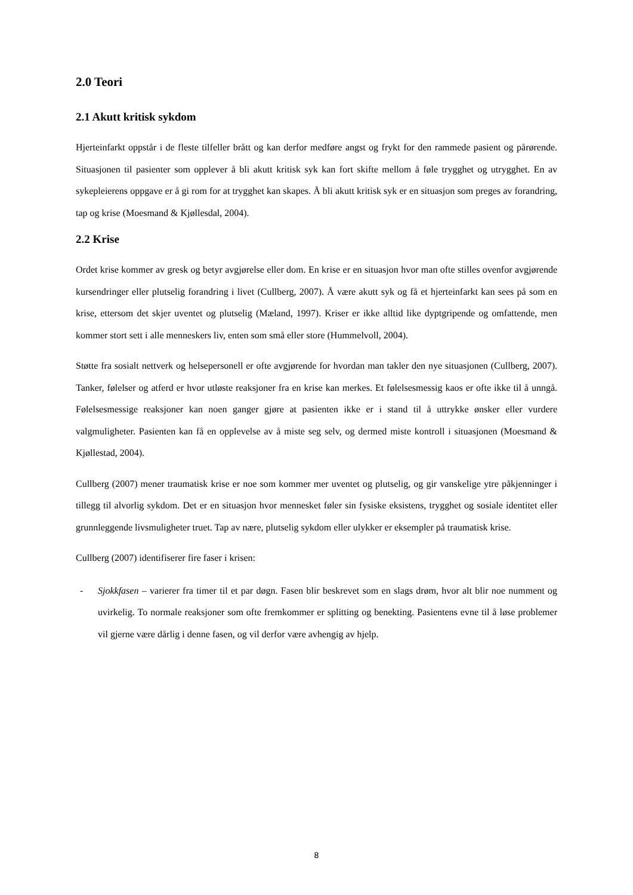2.0 Teori
2.1 Akutt kritisk sykdom
Hjerteinfarkt oppstår i de fleste tilfeller brått og kan derfor medføre angst og frykt for den rammede pasient og pårørende. Situasjonen til pasienter som opplever å bli akutt kritisk syk kan fort skifte mellom å føle trygghet og utrygghet. En av sykepleierens oppgave er å gi rom for at trygghet kan skapes. Å bli akutt kritisk syk er en situasjon som preges av forandring, tap og krise (Moesmand & Kjøllesdal, 2004).
2.2 Krise
Ordet krise kommer av gresk og betyr avgjørelse eller dom. En krise er en situasjon hvor man ofte stilles ovenfor avgjørende kursendringer eller plutselig forandring i livet (Cullberg, 2007). Å være akutt syk og få et hjerteinfarkt kan sees på som en krise, ettersom det skjer uventet og plutselig (Mæland, 1997). Kriser er ikke alltid like dyptgripende og omfattende, men kommer stort sett i alle menneskers liv, enten som små eller store (Hummelvoll, 2004).
Støtte fra sosialt nettverk og helsepersonell er ofte avgjørende for hvordan man takler den nye situasjonen (Cullberg, 2007). Tanker, følelser og atferd er hvor utløste reaksjoner fra en krise kan merkes. Et følelsesmessig kaos er ofte ikke til å unngå. Følelsesmessige reaksjoner kan noen ganger gjøre at pasienten ikke er i stand til å uttrykke ønsker eller vurdere valgmuligheter. Pasienten kan få en opplevelse av å miste seg selv, og dermed miste kontroll i situasjonen (Moesmand & Kjøllestad, 2004).
Cullberg (2007) mener traumatisk krise er noe som kommer mer uventet og plutselig, og gir vanskelige ytre påkjenninger i tillegg til alvorlig sykdom. Det er en situasjon hvor mennesket føler sin fysiske eksistens, trygghet og sosiale identitet eller grunnleggende livsmuligheter truet. Tap av nære, plutselig sykdom eller ulykker er eksempler på traumatisk krise.
Cullberg (2007) identifiserer fire faser i krisen:
- Sjokkfasen – varierer fra timer til et par døgn. Fasen blir beskrevet som en slags drøm, hvor alt blir noe numment og uvirkelig. To normale reaksjoner som ofte fremkommer er splitting og benekting. Pasientens evne til å løse problemer vil gjerne være dårlig i denne fasen, og vil derfor være avhengig av hjelp.
8